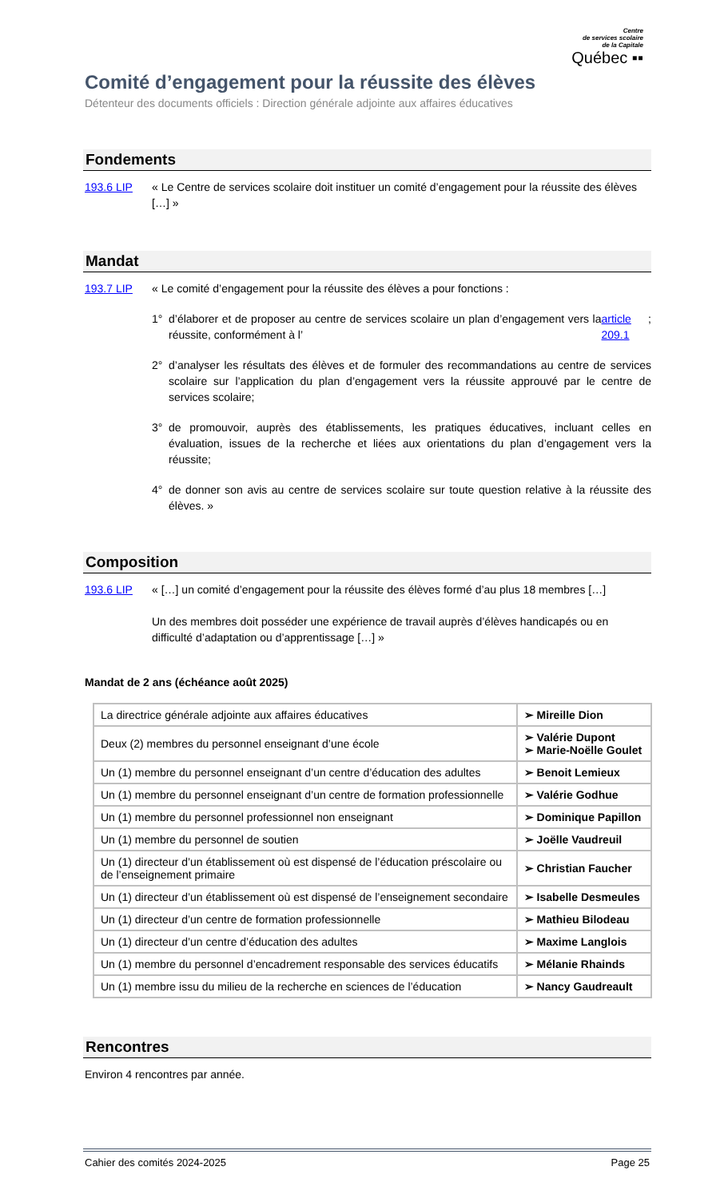Centre
de services scolaire
de la Capitale
Québec ▪▪
Comité d’engagement pour la réussite des élèves
Détenteur des documents officiels : Direction générale adjointe aux affaires éducatives
Fondements
193.6 LIP « Le Centre de services scolaire doit instituer un comité d’engagement pour la réussite des élèves […] »
Mandat
193.7 LIP « Le comité d’engagement pour la réussite des élèves a pour fonctions :
1° d’élaborer et de proposer au centre de services scolaire un plan d’engagement vers la réussite, conformément à l’ article 209.1;
2° d’analyser les résultats des élèves et de formuler des recommandations au centre de services scolaire sur l’application du plan d’engagement vers la réussite approuvé par le centre de services scolaire;
3° de promouvoir, auprès des établissements, les pratiques éducatives, incluant celles en évaluation, issues de la recherche et liées aux orientations du plan d’engagement vers la réussite;
4° de donner son avis au centre de services scolaire sur toute question relative à la réussite des élèves. »
Composition
193.6 LIP « […] un comité d’engagement pour la réussite des élèves formé d’au plus 18 membres […]
Un des membres doit posséder une expérience de travail auprès d’élèves handicapés ou en difficulté d’adaptation ou d’apprentissage […] »
Mandat de 2 ans (échéance août 2025)
| La directrice générale adjointe aux affaires éducatives | ➢ Mireille Dion |
| Deux (2) membres du personnel enseignant d’une école | ➢ Valérie Dupont ➢ Marie-Noëlle Goulet |
| Un (1) membre du personnel enseignant d’un centre d’éducation des adultes | ➢ Benoit Lemieux |
| Un (1) membre du personnel enseignant d’un centre de formation professionnelle | ➢ Valérie Godhue |
| Un (1) membre du personnel professionnel non enseignant | ➢ Dominique Papillon |
| Un (1) membre du personnel de soutien | ➢ Joëlle Vaudreuil |
| Un (1) directeur d’un établissement où est dispensé de l’éducation préscolaire ou de l’enseignement primaire | ➢ Christian Faucher |
| Un (1) directeur d’un établissement où est dispensé de l’enseignement secondaire | ➢ Isabelle Desmeules |
| Un (1) directeur d’un centre de formation professionnelle | ➢ Mathieu Bilodeau |
| Un (1) directeur d’un centre d’éducation des adultes | ➢ Maxime Langlois |
| Un (1) membre du personnel d’encadrement responsable des services éducatifs | ➢ Mélanie Rhainds |
| Un (1) membre issu du milieu de la recherche en sciences de l’éducation | ➢ Nancy Gaudreault |
Rencontres
Environ 4 rencontres par année.
Cahier des comités 2024-2025 Page 25